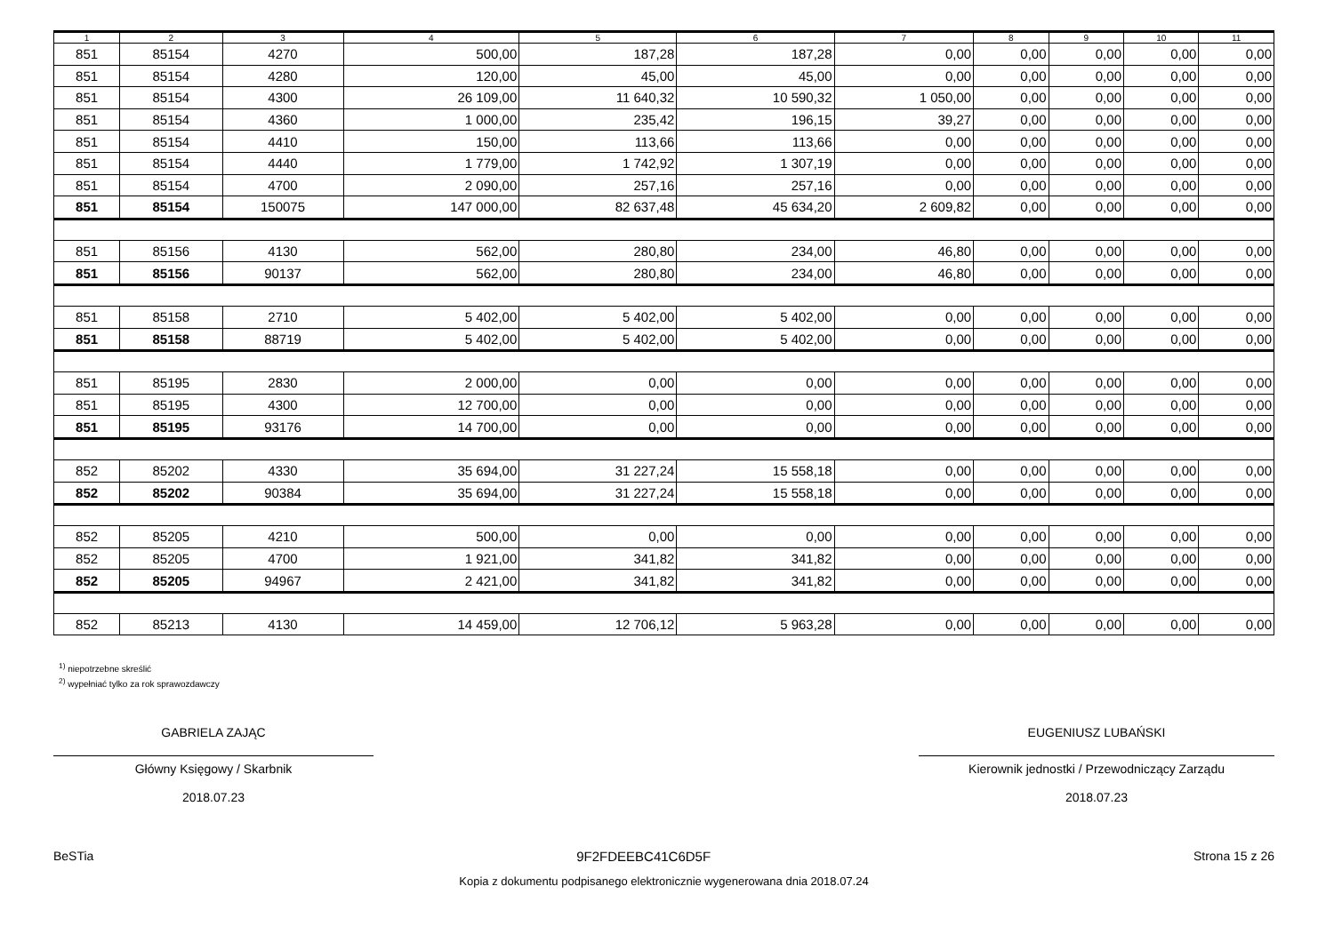| 1 | 2 | 3 | 4 | 5 | 6 | 7 | 8 | 9 | 10 | 11 |
| --- | --- | --- | --- | --- | --- | --- | --- | --- | --- | --- |
| 851 | 85154 | 4270 | 500,00 | 187,28 | 187,28 | 0,00 | 0,00 | 0,00 | 0,00 | 0,00 |
| 851 | 85154 | 4280 | 120,00 | 45,00 | 45,00 | 0,00 | 0,00 | 0,00 | 0,00 | 0,00 |
| 851 | 85154 | 4300 | 26 109,00 | 11 640,32 | 10 590,32 | 1 050,00 | 0,00 | 0,00 | 0,00 | 0,00 |
| 851 | 85154 | 4360 | 1 000,00 | 235,42 | 196,15 | 39,27 | 0,00 | 0,00 | 0,00 | 0,00 |
| 851 | 85154 | 4410 | 150,00 | 113,66 | 113,66 | 0,00 | 0,00 | 0,00 | 0,00 | 0,00 |
| 851 | 85154 | 4440 | 1 779,00 | 1 742,92 | 1 307,19 | 0,00 | 0,00 | 0,00 | 0,00 | 0,00 |
| 851 | 85154 | 4700 | 2 090,00 | 257,16 | 257,16 | 0,00 | 0,00 | 0,00 | 0,00 | 0,00 |
| 851 | 85154 | 150075 | 147 000,00 | 82 637,48 | 45 634,20 | 2 609,82 | 0,00 | 0,00 | 0,00 | 0,00 |
| 851 | 85156 | 4130 | 562,00 | 280,80 | 234,00 | 46,80 | 0,00 | 0,00 | 0,00 | 0,00 |
| 851 | 85156 | 90137 | 562,00 | 280,80 | 234,00 | 46,80 | 0,00 | 0,00 | 0,00 | 0,00 |
| 851 | 85158 | 2710 | 5 402,00 | 5 402,00 | 5 402,00 | 0,00 | 0,00 | 0,00 | 0,00 | 0,00 |
| 851 | 85158 | 88719 | 5 402,00 | 5 402,00 | 5 402,00 | 0,00 | 0,00 | 0,00 | 0,00 | 0,00 |
| 851 | 85195 | 2830 | 2 000,00 | 0,00 | 0,00 | 0,00 | 0,00 | 0,00 | 0,00 | 0,00 |
| 851 | 85195 | 4300 | 12 700,00 | 0,00 | 0,00 | 0,00 | 0,00 | 0,00 | 0,00 | 0,00 |
| 851 | 85195 | 93176 | 14 700,00 | 0,00 | 0,00 | 0,00 | 0,00 | 0,00 | 0,00 | 0,00 |
| 852 | 85202 | 4330 | 35 694,00 | 31 227,24 | 15 558,18 | 0,00 | 0,00 | 0,00 | 0,00 | 0,00 |
| 852 | 85202 | 90384 | 35 694,00 | 31 227,24 | 15 558,18 | 0,00 | 0,00 | 0,00 | 0,00 | 0,00 |
| 852 | 85205 | 4210 | 500,00 | 0,00 | 0,00 | 0,00 | 0,00 | 0,00 | 0,00 | 0,00 |
| 852 | 85205 | 4700 | 1 921,00 | 341,82 | 341,82 | 0,00 | 0,00 | 0,00 | 0,00 | 0,00 |
| 852 | 85205 | 94967 | 2 421,00 | 341,82 | 341,82 | 0,00 | 0,00 | 0,00 | 0,00 | 0,00 |
| 852 | 85213 | 4130 | 14 459,00 | 12 706,12 | 5 963,28 | 0,00 | 0,00 | 0,00 | 0,00 | 0,00 |
<sup>1)</sup> niepotrzebne skreślić
<sup>2)</sup> wypełniać tylko za rok sprawozdawczy
GABRIELA ZAJĄC
Główny Księgowy / Skarbnik
2018.07.23
EUGENIUSZ LUBAŃSKI
Kierownik jednostki / Przewodniczący Zarządu
2018.07.23
BeSTia 9F2FDEEBC41C6D5F Strona 15 z 26
Kopia z dokumentu podpisanego elektronicznie wygenerowana dnia 2018.07.24